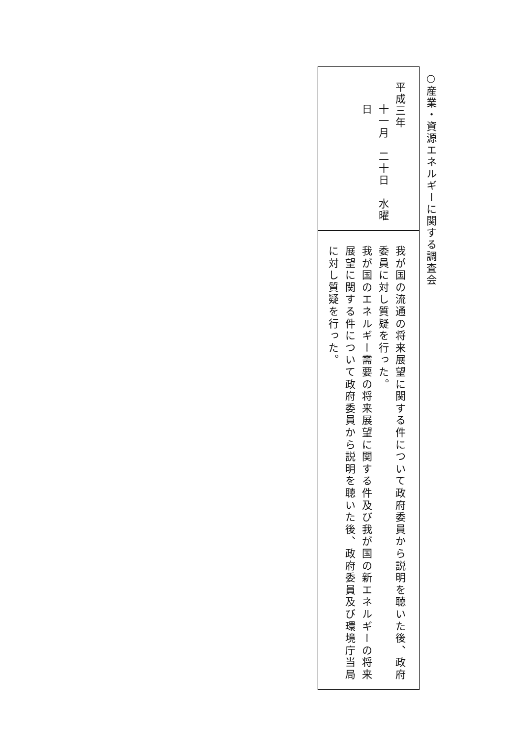○産業・資源エネルギーに関する調査会
平成三年
十一月　二十日　水曜日
我が国の流通の将来展望に関する件について政府委員から説明を聴いた後、政府委員に対し質疑を行った。
我が国のエネルギー需要の将来展望に関する件及び我が国の新エネルギーの将来展望に関する件について政府委員から説明を聴いた後、政府委員及び環境庁当局に対し質疑を行った。